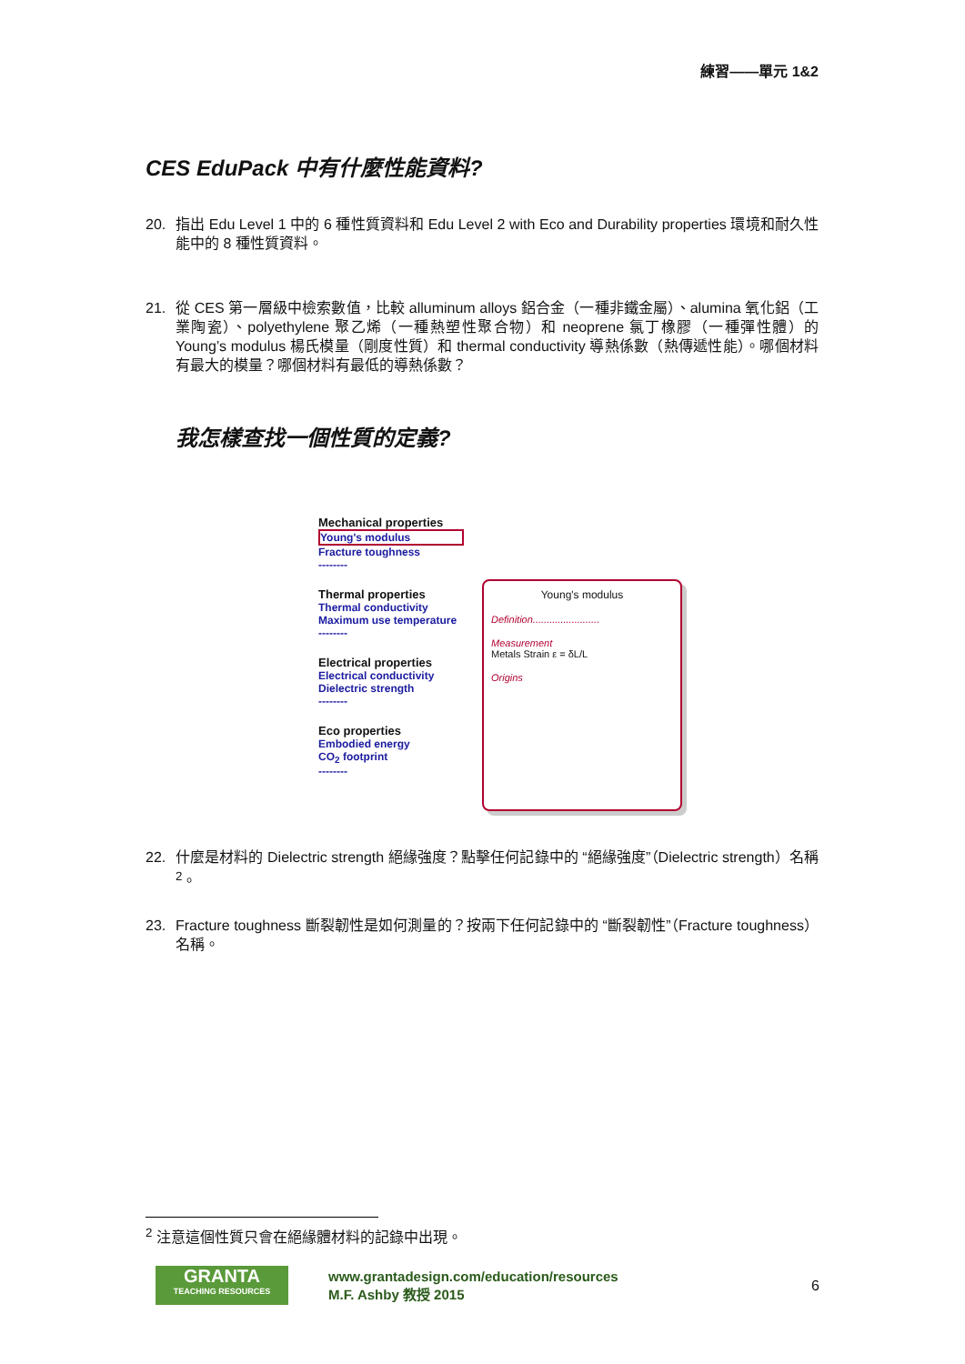練習——單元 1&2
CES EduPack 中有什麼性能資料?
20. 指出 Edu Level 1 中的 6 種性質資料和 Edu Level 2 with Eco and Durability properties 環境和耐久性能中的 8 種性質資料。
21. 從 CES 第一層級中檢索數值，比較 alluminum alloys 鋁合金（一種非鐵金屬）、alumina 氧化鋁（工業陶瓷）、polyethylene 聚乙烯（一種熱塑性聚合物）和 neoprene 氯丁橡膠（一種彈性體）的 Young’s modulus 楊氏模量（剛度性質）和 thermal conductivity 導熱係數（熱傳遞性能）。哪個材料有最大的模量？哪個材料有最低的導熱係數？
我怎樣查找一個性質的定義?
Mechanical properties
Young's modulus
Fracture toughness
--------
Thermal properties
Thermal conductivity
Maximum use temperature
--------
Electrical properties
Electrical conductivity
Dielectric strength
--------
Eco properties
Embodied energy
CO<sub>2</sub> footprint
--------
Young's modulus
Definition........................
Measurement
Metals Strain ε = δL/L
Origins
22. 什麼是材料的 Dielectric strength 絕緣強度？點擊任何記錄中的 “絕緣強度”（Dielectric strength）名稱<sup>2</sup>。
23. Fracture toughness 斷裂韌性是如何測量的？按兩下任何記錄中的 “斷裂韌性”（Fracture toughness）名稱。
<sup>2</sup> 注意這個性質只會在絕緣體材料的記錄中出現。
GRANTA
TEACHING RESOURCES
www.grantadesign.com/education/resources
M.F. Ashby 教授 2015
6